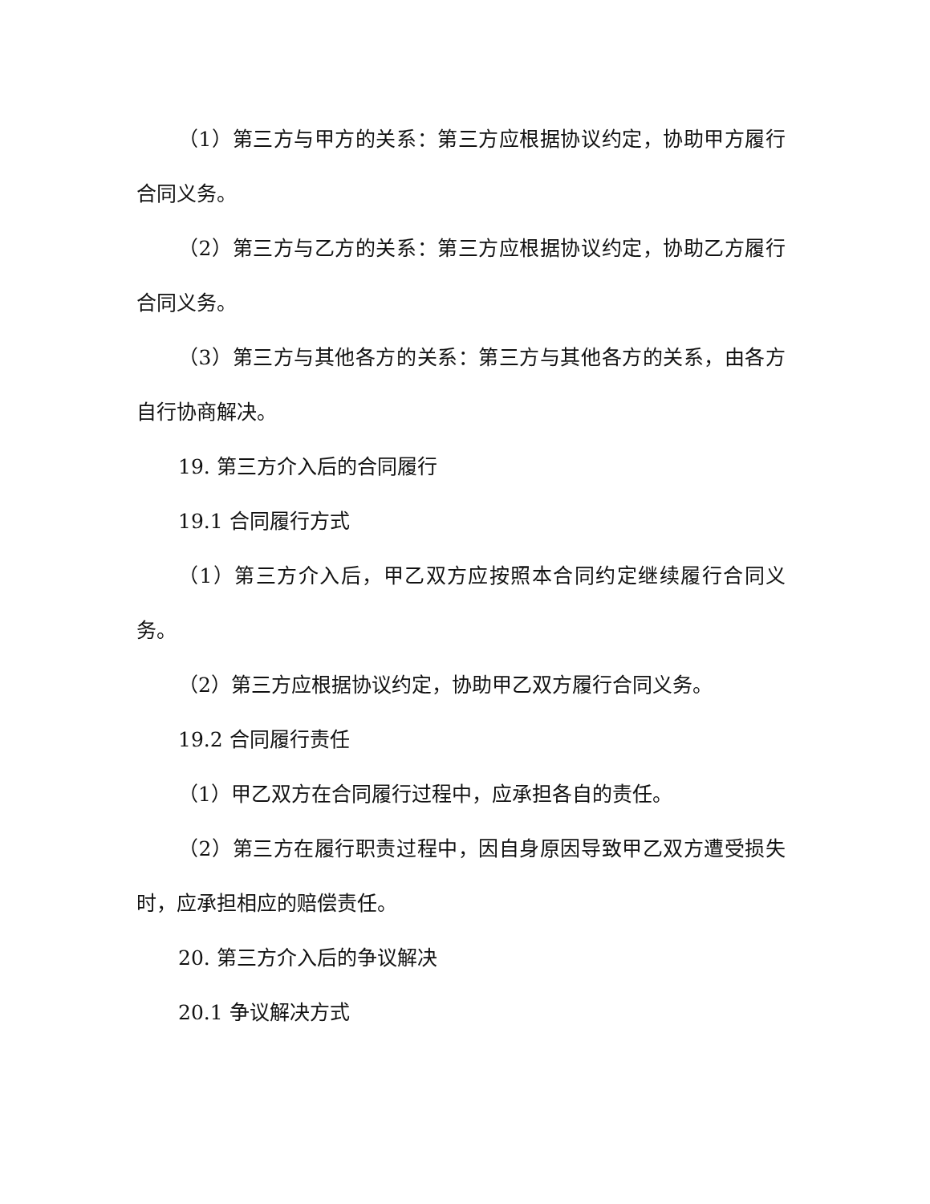（1）第三方与甲方的关系：第三方应根据协议约定，协助甲方履行合同义务。
（2）第三方与乙方的关系：第三方应根据协议约定，协助乙方履行合同义务。
（3）第三方与其他各方的关系：第三方与其他各方的关系，由各方自行协商解决。
19. 第三方介入后的合同履行
19.1 合同履行方式
（1）第三方介入后，甲乙双方应按照本合同约定继续履行合同义务。
（2）第三方应根据协议约定，协助甲乙双方履行合同义务。
19.2 合同履行责任
（1）甲乙双方在合同履行过程中，应承担各自的责任。
（2）第三方在履行职责过程中，因自身原因导致甲乙双方遭受损失时，应承担相应的赔偿责任。
20. 第三方介入后的争议解决
20.1 争议解决方式